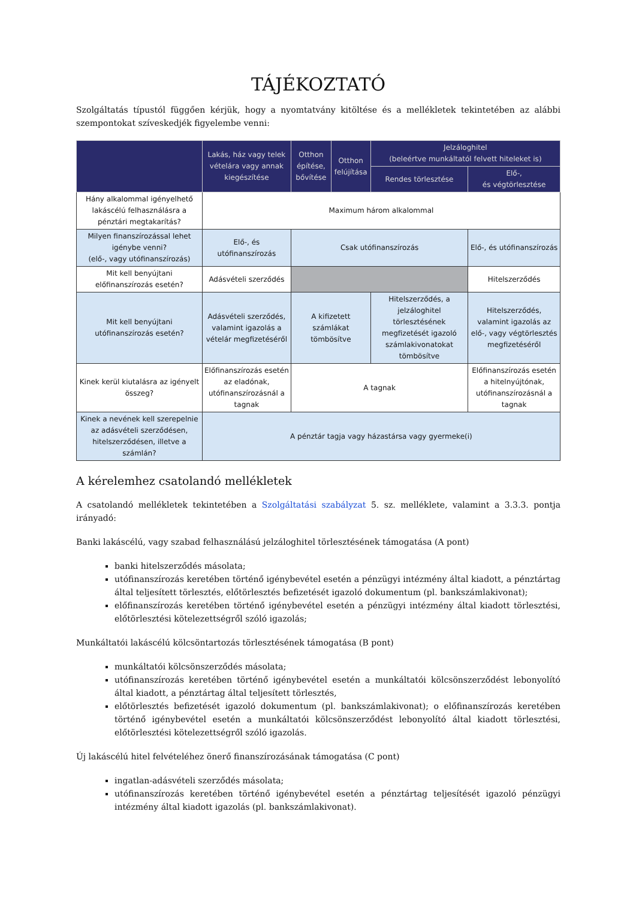TÁJÉKOZTATÓ
Szolgáltatás típustól függően kérjük, hogy a nyomtatvány kitöltése és a mellékletek tekintetében az alábbi szempontokat szíveskedjék figyelembe venni:
| | Lakás, ház vagy telek vételára vagy annak kiegészítése | Otthon építése, bővítése | Otthon felújítása | Jelzáloghitel (beleértve munkáltatól felvett hiteleket is) | |
| --- | --- | --- | --- | --- | --- |
| | | | | Rendes törlesztése | Elő-, és végtörlesztése |
| Hány alkalommal igényelhető lakáscélú felhasználásra a pénztári megtakarítás? | Maximum három alkalommal | | | | |
| Milyen finanszírozással lehet igénybe venni? (elő-, vagy utófinanszírozás) | Elő-, és utófinanszírozás | Csak utófinanszírozás | | | Elő-, és utófinanszírozás |
| Mit kell benyújtani előfinanszírozás esetén? | Adásvételi szerződés | | | | Hitelszerződés |
| Mit kell benyújtani utófinanszírozás esetén? | Adásvételi szerződés, valamint igazolás a vételár megfizetéséről | A kifizetett számlákat tömbösítve | | Hitelszerződés, a jelzáloghitel törlesztésének megfizetését igazoló számlakivonatokat tömbösítve | Hitelszerződés, valamint igazolás az elő-, vagy végtörlesztés megfizetéséről |
| Kinek kerül kiutalásra az igényelt összeg? | Előfinanszírozás esetén az eladónak, utófinanszírozásnál a tagnak | A tagnak | | | Előfinanszírozás esetén a hitelnyújtónak, utófinanszírozásnál a tagnak |
| Kinek a nevének kell szerepelnie az adásvételi szerződésen, hitelszerződésen, illetve a számlán? | A pénztár tagja vagy házastársa vagy gyermeke(i) | | | | |
A kérelemhez csatolandó mellékletek
A csatolandó mellékletek tekintetében a Szolgáltatási szabályzat 5. sz. melléklete, valamint a 3.3.3. pontja irányadó:
Banki lakáscélú, vagy szabad felhasználású jelzáloghitel törlesztésének támogatása (A pont)
banki hitelszerződés másolata;
utófinanszírozás keretében történő igénybevétel esetén a pénzügyi intézmény által kiadott, a pénztártag által teljesített törlesztés, előtörlesztés befizetését igazoló dokumentum (pl. bankszámlakivonat);
előfinanszírozás keretében történő igénybevétel esetén a pénzügyi intézmény által kiadott törlesztési, előtörlesztési kötelezettségről szóló igazolás;
Munkáltatói lakáscélú kölcsöntartozás törlesztésének támogatása (B pont)
munkáltatói kölcsönszerződés másolata;
utófinanszírozás keretében történő igénybevétel esetén a munkáltatói kölcsönszerződést lebonyolító által kiadott, a pénztártag által teljesített törlesztés,
előtörlesztés befizetését igazoló dokumentum (pl. bankszámlakivonat); o előfinanszírozás keretében történő igénybevétel esetén a munkáltatói kölcsönszerződést lebonyolító által kiadott törlesztési, előtörlesztési kötelezettségről szóló igazolás.
Új lakáscélú hitel felvételéhez önerő finanszírozásának támogatása (C pont)
ingatlan-adásvételi szerződés másolata;
utófinanszírozás keretében történő igénybevétel esetén a pénztártag teljesítését igazoló pénzügyi intézmény által kiadott igazolás (pl. bankszámlakivonat).